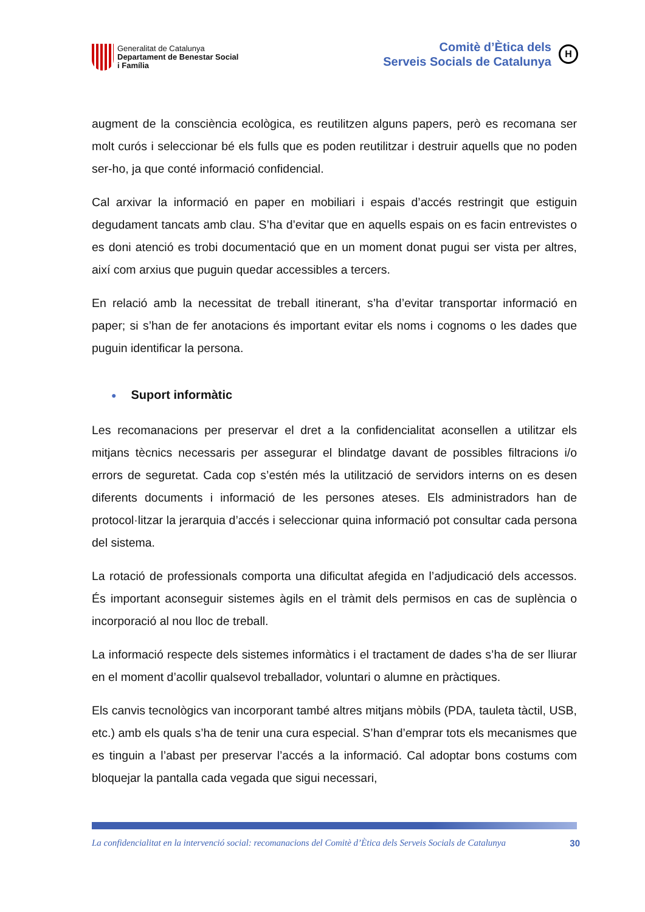Generalitat de Catalunya
Departament de Benestar Social
i Família
Comitè d’Ètica dels
Serveis Socials de Catalunya
H
augment de la consciència ecològica, es reutilitzen alguns papers, però es recomana ser molt curós i seleccionar bé els fulls que es poden reutilitzar i destruir aquells que no poden ser-ho, ja que conté informació confidencial.
Cal arxivar la informació en paper en mobiliari i espais d’accés restringit que estiguin degudament tancats amb clau. S’ha d’evitar que en aquells espais on es facin entrevistes o es doni atenció es trobi documentació que en un moment donat pugui ser vista per altres, així com arxius que puguin quedar accessibles a tercers.
En relació amb la necessitat de treball itinerant, s’ha d’evitar transportar informació en paper; si s’han de fer anotacions és important evitar els noms i cognoms o les dades que puguin identificar la persona.
● Suport informàtic
Les recomanacions per preservar el dret a la confidencialitat aconsellen a utilitzar els mitjans tècnics necessaris per assegurar el blindatge davant de possibles filtracions i/o errors de seguretat. Cada cop s’estén més la utilització de servidors interns on es desen diferents documents i informació de les persones ateses. Els administradors han de protocol·litzar la jerarquia d’accés i seleccionar quina informació pot consultar cada persona del sistema.
La rotació de professionals comporta una dificultat afegida en l’adjudicació dels accessos. És important aconseguir sistemes àgils en el tràmit dels permisos en cas de suplència o incorporació al nou lloc de treball.
La informació respecte dels sistemes informàtics i el tractament de dades s’ha de ser lliurar en el moment d’acollir qualsevol treballador, voluntari o alumne en pràctiques.
Els canvis tecnològics van incorporant també altres mitjans mòbils (PDA, tauleta tàctil, USB, etc.) amb els quals s’ha de tenir una cura especial. S’han d’emprar tots els mecanismes que es tinguin a l’abast per preservar l’accés a la informació. Cal adoptar bons costums com bloquejar la pantalla cada vegada que sigui necessari,
La confidencialitat en la intervenció social: recomanacions del Comitè d’Ètica dels Serveis Socials de Catalunya 30